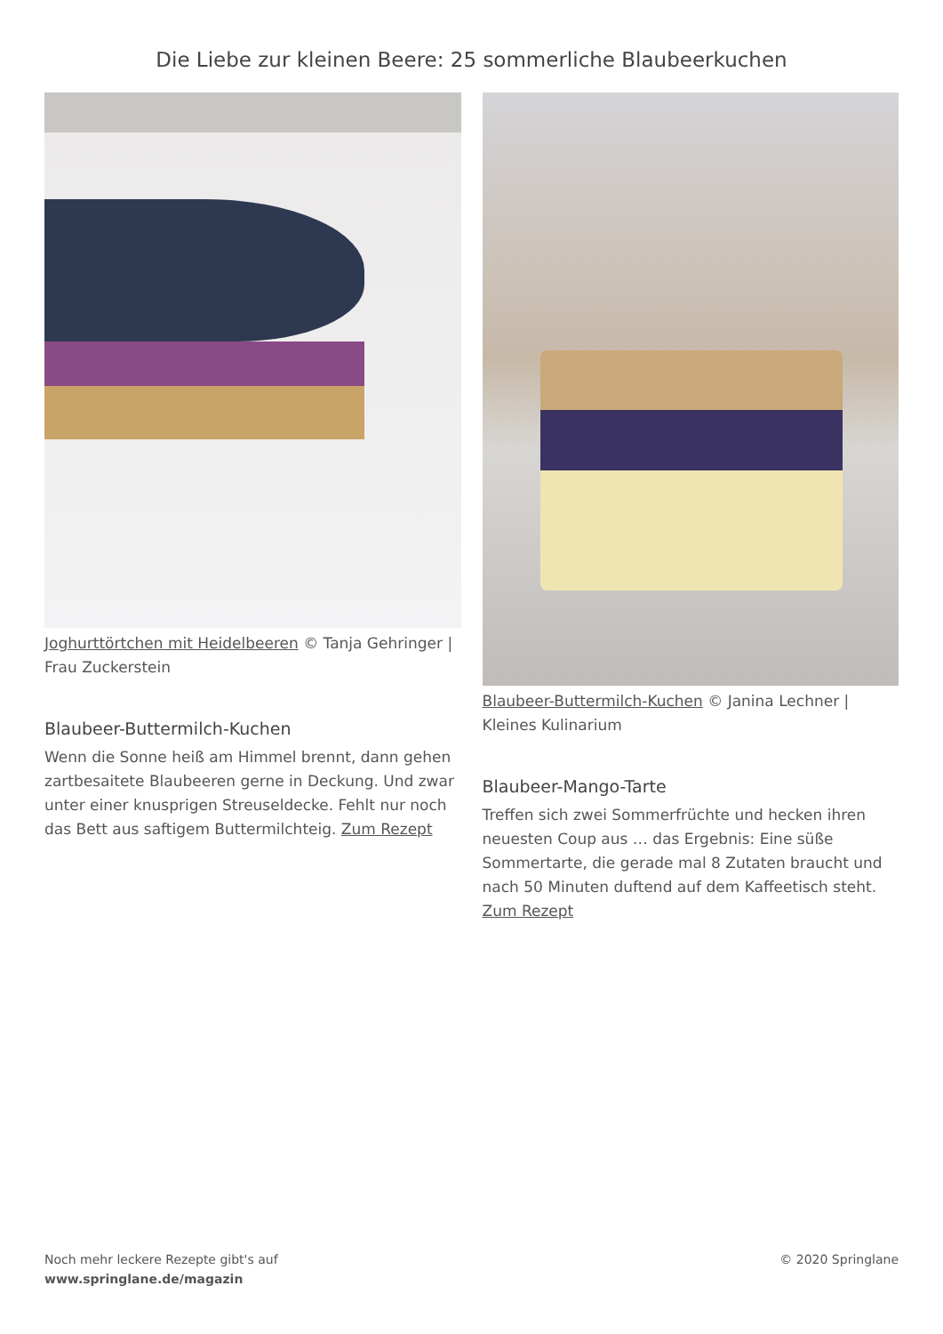Die Liebe zur kleinen Beere: 25 sommerliche Blaubeerkuchen
Joghurttörtchen mit Heidelbeeren © Tanja Gehringer | Frau Zuckerstein
Blaubeer-Buttermilch-Kuchen
Wenn die Sonne heiß am Himmel brennt, dann gehen zartbesaitete Blaubeeren gerne in Deckung. Und zwar unter einer knusprigen Streuseldecke. Fehlt nur noch das Bett aus saftigem Buttermilchteig. Zum Rezept
Blaubeer-Buttermilch-Kuchen © Janina Lechner | Kleines Kulinarium
Blaubeer-Mango-Tarte
Treffen sich zwei Sommerfrüchte und hecken ihren neuesten Coup aus … das Ergebnis: Eine süße Sommertarte, die gerade mal 8 Zutaten braucht und nach 50 Minuten duftend auf dem Kaffeetisch steht. Zum Rezept
Noch mehr leckere Rezepte gibt's auf
www.springlane.de/magazin
© 2020 Springlane